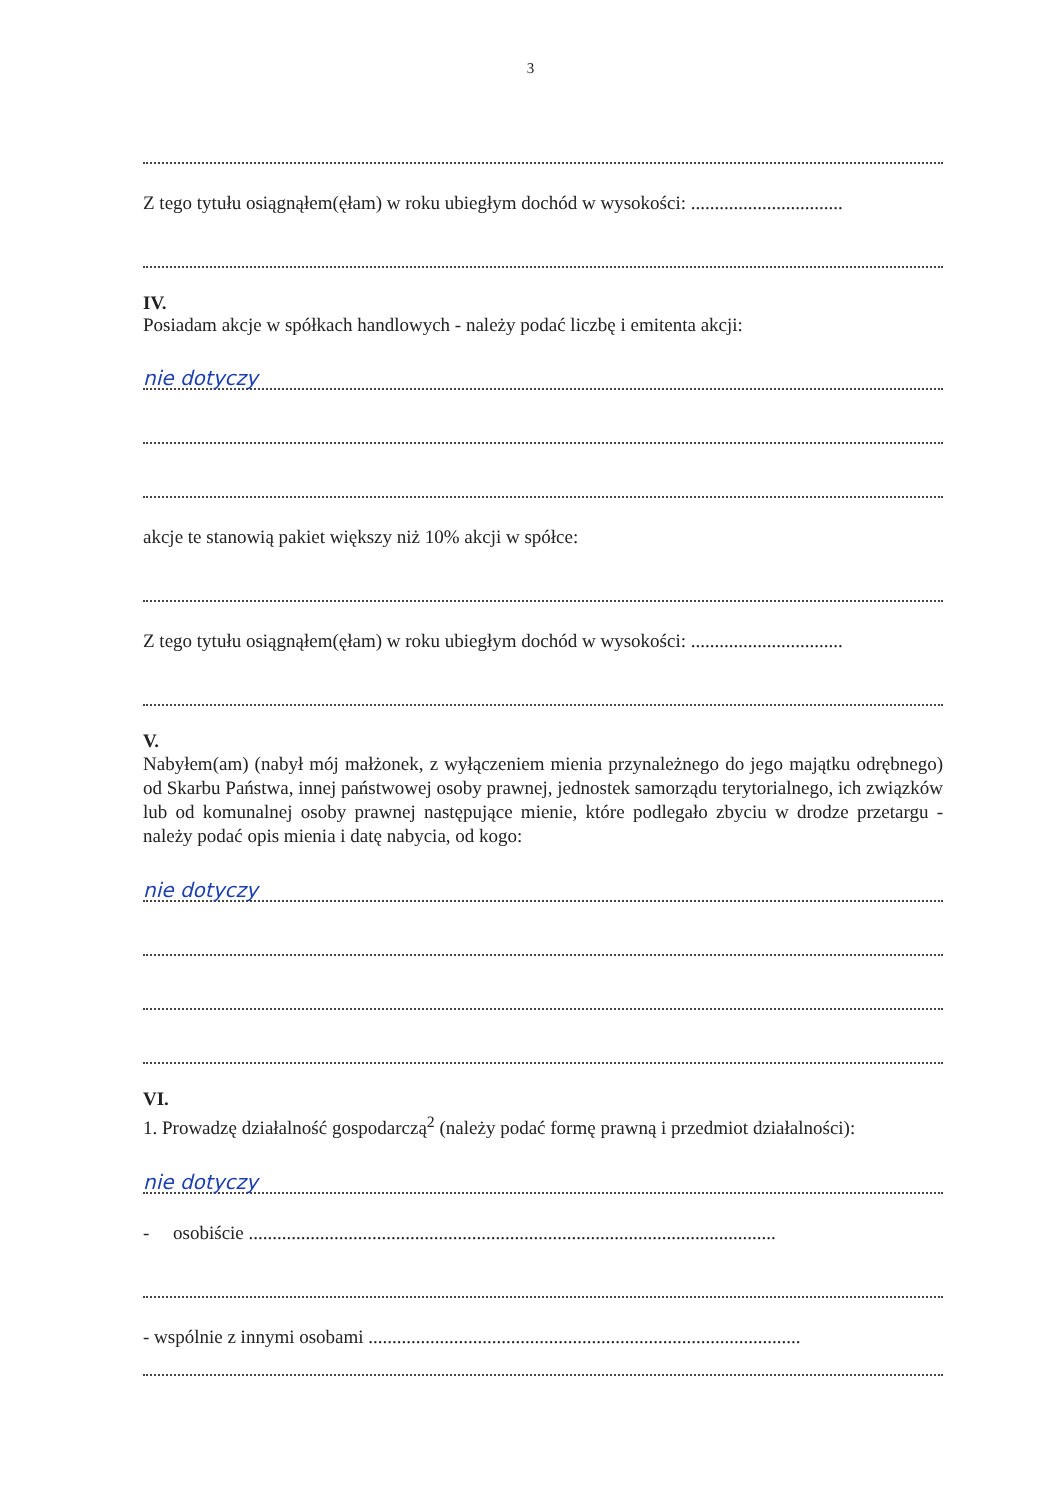3
Z tego tytułu osiągnąłem(ęłam) w roku ubiegłym dochód w wysokości: ................................
IV.
Posiadam akcje w spółkach handlowych - należy podać liczbę i emitenta akcji:
nie dotyczy
akcje te stanowią pakiet większy niż 10% akcji w spółce:
Z tego tytułu osiągnąłem(ęłam) w roku ubiegłym dochód w wysokości: ................................
V.
Nabyłem(am) (nabył mój małżonek, z wyłączeniem mienia przynależnego do jego majątku odrębnego) od Skarbu Państwa, innej państwowej osoby prawnej, jednostek samorządu terytorialnego, ich związków lub od komunalnej osoby prawnej następujące mienie, które podlegało zbyciu w drodze przetargu - należy podać opis mienia i datę nabycia, od kogo:
nie dotyczy
VI.
1. Prowadzę działalność gospodarczą<sup>2</sup> (należy podać formę prawną i przedmiot działalności):
nie dotyczy
- osobiście ...............................................................................................................
- wspólnie z innymi osobami ...........................................................................................